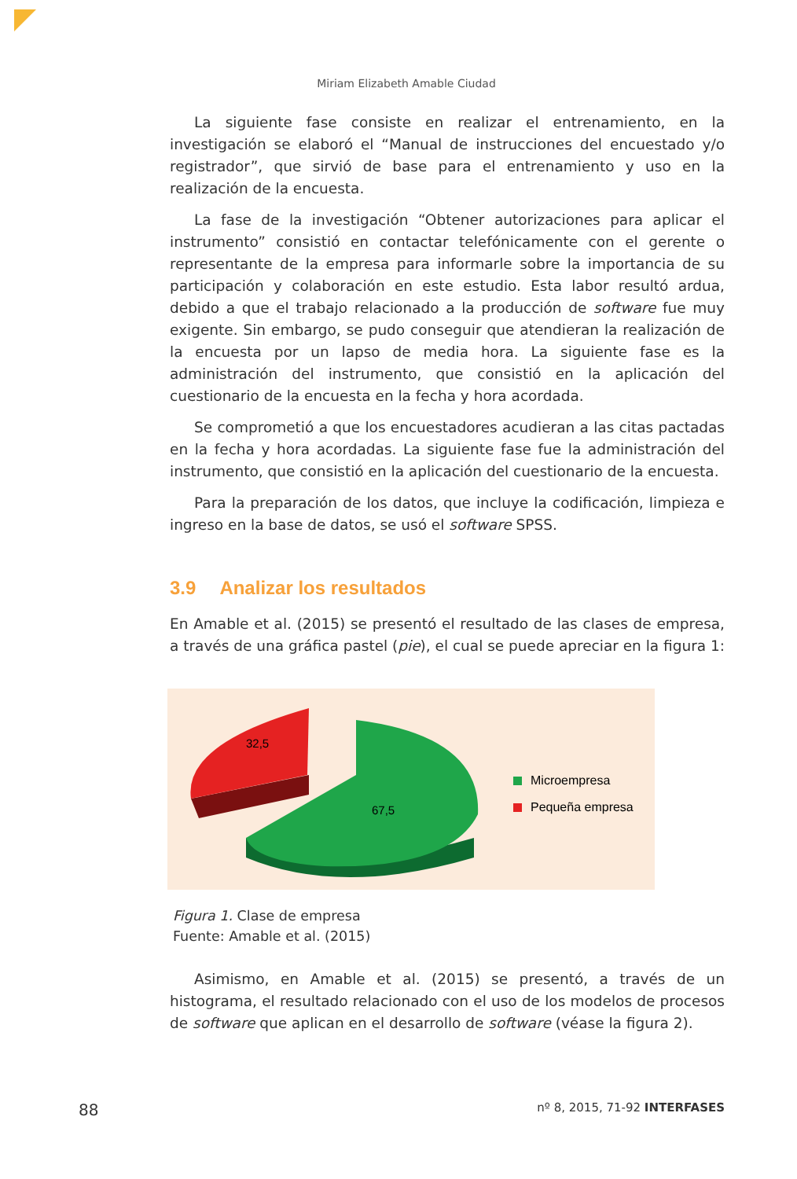Miriam Elizabeth Amable Ciudad
La siguiente fase consiste en realizar el entrenamiento, en la investigación se elaboró el “Manual de instrucciones del encuestado y/o registrador”, que sirvió de base para el entrenamiento y uso en la realización de la encuesta.
La fase de la investigación “Obtener autorizaciones para aplicar el instrumento” consistió en contactar telefónicamente con el gerente o representante de la empresa para informarle sobre la importancia de su participación y colaboración en este estudio. Esta labor resultó ardua, debido a que el trabajo relacionado a la producción de software fue muy exigente. Sin embargo, se pudo conseguir que atendieran la realización de la encuesta por un lapso de media hora. La siguiente fase es la administración del instrumento, que consistió en la aplicación del cuestionario de la encuesta en la fecha y hora acordada.
Se comprometió a que los encuestadores acudieran a las citas pactadas en la fecha y hora acordadas. La siguiente fase fue la administración del instrumento, que consistió en la aplicación del cuestionario de la encuesta.
Para la preparación de los datos, que incluye la codificación, limpieza e ingreso en la base de datos, se usó el software SPSS.
3.9 Analizar los resultados
En Amable et al. (2015) se presentó el resultado de las clases de empresa, a través de una gráfica pastel (pie), el cual se puede apreciar en la figura 1:
32,5
67,5
Microempresa
Pequeña empresa
Figura 1. Clase de empresa
Fuente: Amable et al. (2015)
Asimismo, en Amable et al. (2015) se presentó, a través de un histograma, el resultado relacionado con el uso de los modelos de procesos de software que aplican en el desarrollo de software (véase la figura 2).
88 nº 8, 2015, 71-92 INTERFASES